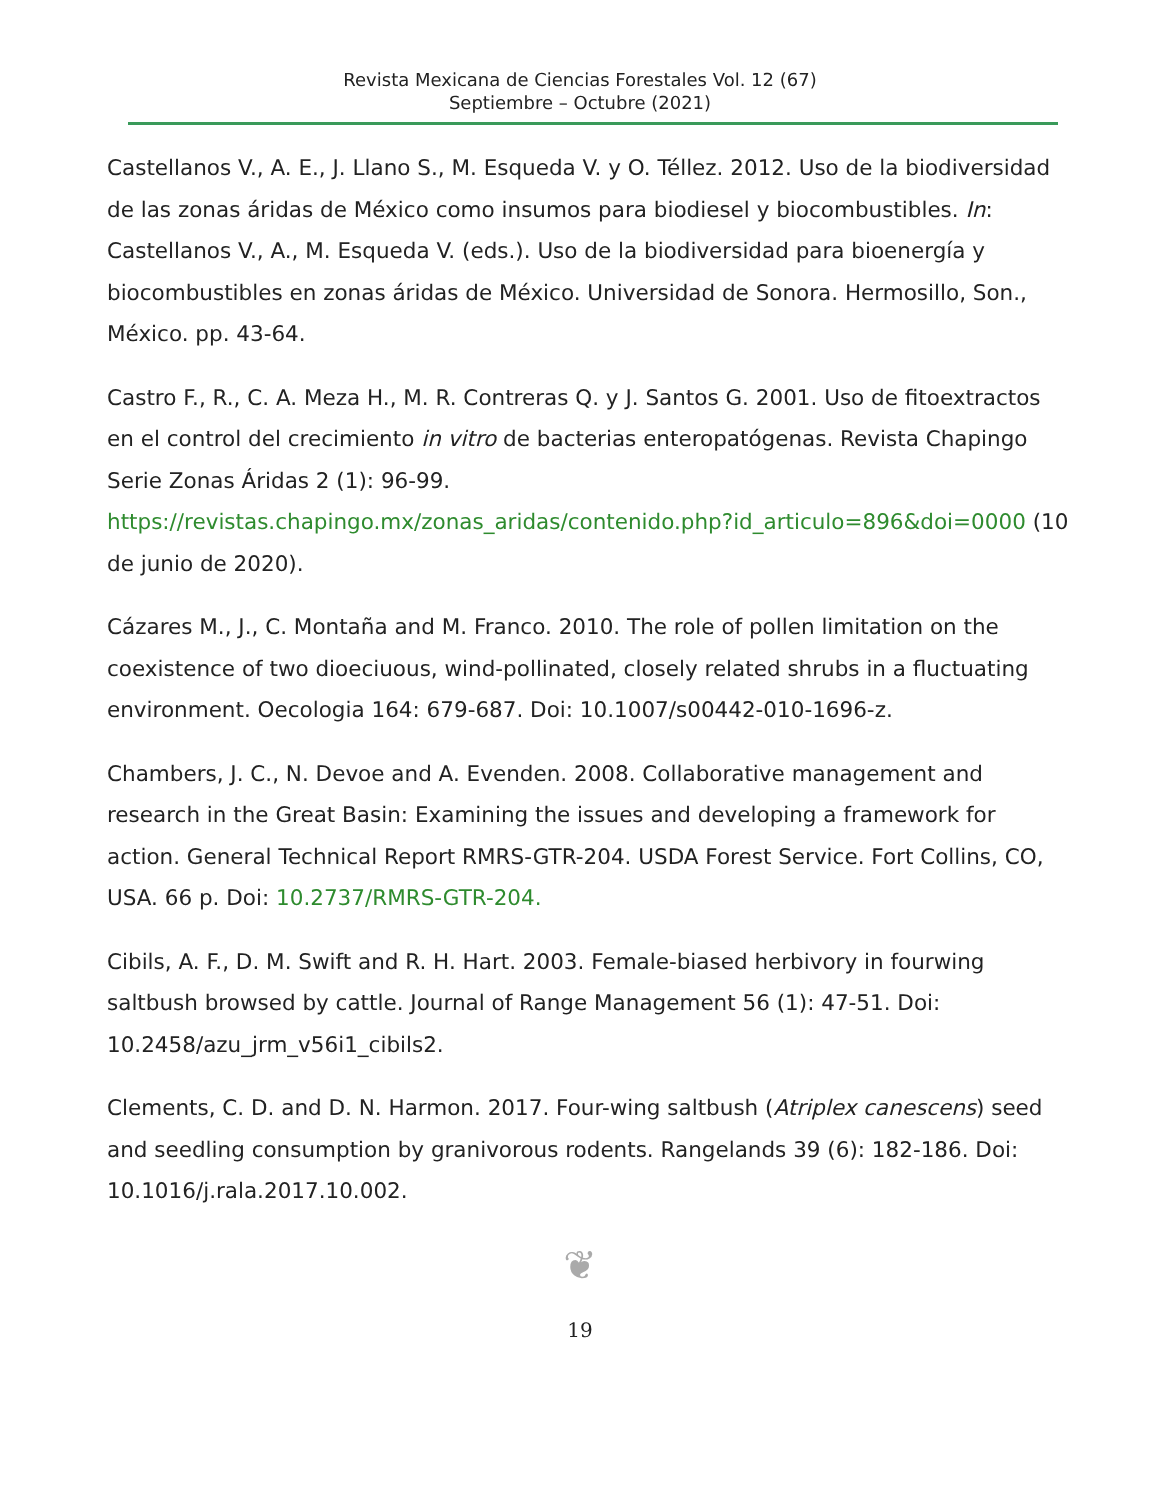Revista Mexicana de Ciencias Forestales Vol. 12 (67)
Septiembre – Octubre (2021)
Castellanos V., A. E., J. Llano S., M. Esqueda V. y O. Téllez. 2012. Uso de la biodiversidad de las zonas áridas de México como insumos para biodiesel y biocombustibles. In: Castellanos V., A., M. Esqueda V. (eds.). Uso de la biodiversidad para bioenergía y biocombustibles en zonas áridas de México. Universidad de Sonora. Hermosillo, Son., México. pp. 43-64.
Castro F., R., C. A. Meza H., M. R. Contreras Q. y J. Santos G. 2001. Uso de fitoextractos en el control del crecimiento in vitro de bacterias enteropatógenas. Revista Chapingo Serie Zonas Áridas 2 (1): 96-99. https://revistas.chapingo.mx/zonas_aridas/contenido.php?id_articulo=896&doi=0000 (10 de junio de 2020).
Cázares M., J., C. Montaña and M. Franco. 2010. The role of pollen limitation on the coexistence of two dioeciuous, wind-pollinated, closely related shrubs in a fluctuating environment. Oecologia 164: 679-687. Doi: 10.1007/s00442-010-1696-z.
Chambers, J. C., N. Devoe and A. Evenden. 2008. Collaborative management and research in the Great Basin: Examining the issues and developing a framework for action. General Technical Report RMRS-GTR-204. USDA Forest Service. Fort Collins, CO, USA. 66 p. Doi: 10.2737/RMRS-GTR-204.
Cibils, A. F., D. M. Swift and R. H. Hart. 2003. Female-biased herbivory in fourwing saltbush browsed by cattle. Journal of Range Management 56 (1): 47-51. Doi: 10.2458/azu_jrm_v56i1_cibils2.
Clements, C. D. and D. N. Harmon. 2017. Four-wing saltbush (Atriplex canescens) seed and seedling consumption by granivorous rodents. Rangelands 39 (6): 182-186. Doi: 10.1016/j.rala.2017.10.002.
❦
19